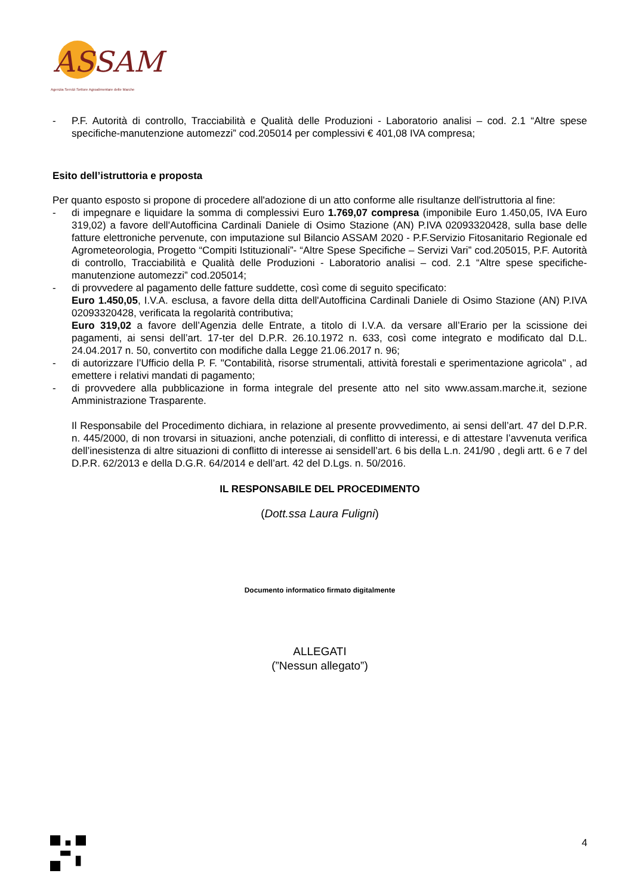ASSAM
Agenzia Servizi Settore Agroalimentare delle Marche
- P.F. Autorità di controllo, Tracciabilità e Qualità delle Produzioni - Laboratorio analisi – cod. 2.1 “Altre spese specifiche-manutenzione automezzi” cod.205014 per complessivi € 401,08 IVA compresa;
Esito dell’istruttoria e proposta
Per quanto esposto si propone di procedere all'adozione di un atto conforme alle risultanze dell'istruttoria al fine:
- di impegnare e liquidare la somma di complessivi Euro 1.769,07 compresa (imponibile Euro 1.450,05, IVA Euro 319,02) a favore dell'Autofficina Cardinali Daniele di Osimo Stazione (AN) P.IVA 02093320428, sulla base delle fatture elettroniche pervenute, con imputazione sul Bilancio ASSAM 2020 - P.F.Servizio Fitosanitario Regionale ed Agrometeorologia, Progetto “Compiti Istituzionali”- “Altre Spese Specifiche – Servizi Vari” cod.205015, P.F. Autorità di controllo, Tracciabilità e Qualità delle Produzioni - Laboratorio analisi – cod. 2.1 “Altre spese specifiche-manutenzione automezzi” cod.205014;
- di provvedere al pagamento delle fatture suddette, così come di seguito specificato:
Euro 1.450,05, I.V.A. esclusa, a favore della ditta dell'Autofficina Cardinali Daniele di Osimo Stazione (AN) P.IVA 02093320428, verificata la regolarità contributiva;
Euro 319,02 a favore dell’Agenzia delle Entrate, a titolo di I.V.A. da versare all’Erario per la scissione dei pagamenti, ai sensi dell’art. 17-ter del D.P.R. 26.10.1972 n. 633, così come integrato e modificato dal D.L. 24.04.2017 n. 50, convertito con modifiche dalla Legge 21.06.2017 n. 96;
- di autorizzare l’Ufficio della P. F. "Contabilità, risorse strumentali, attività forestali e sperimentazione agricola" , ad emettere i relativi mandati di pagamento;
- di provvedere alla pubblicazione in forma integrale del presente atto nel sito www.assam.marche.it, sezione Amministrazione Trasparente.
Il Responsabile del Procedimento dichiara, in relazione al presente provvedimento, ai sensi dell’art. 47 del D.P.R. n. 445/2000, di non trovarsi in situazioni, anche potenziali, di conflitto di interessi, e di attestare l’avvenuta verifica dell’inesistenza di altre situazioni di conflitto di interesse ai sensidell’art. 6 bis della L.n. 241/90 , degli artt. 6 e 7 del D.P.R. 62/2013 e della D.G.R. 64/2014 e dell’art. 42 del D.Lgs. n. 50/2016.
IL RESPONSABILE DEL PROCEDIMENTO
(Dott.ssa Laura Fuligni)
Documento informatico firmato digitalmente
ALLEGATI
(”Nessun allegato”)
4